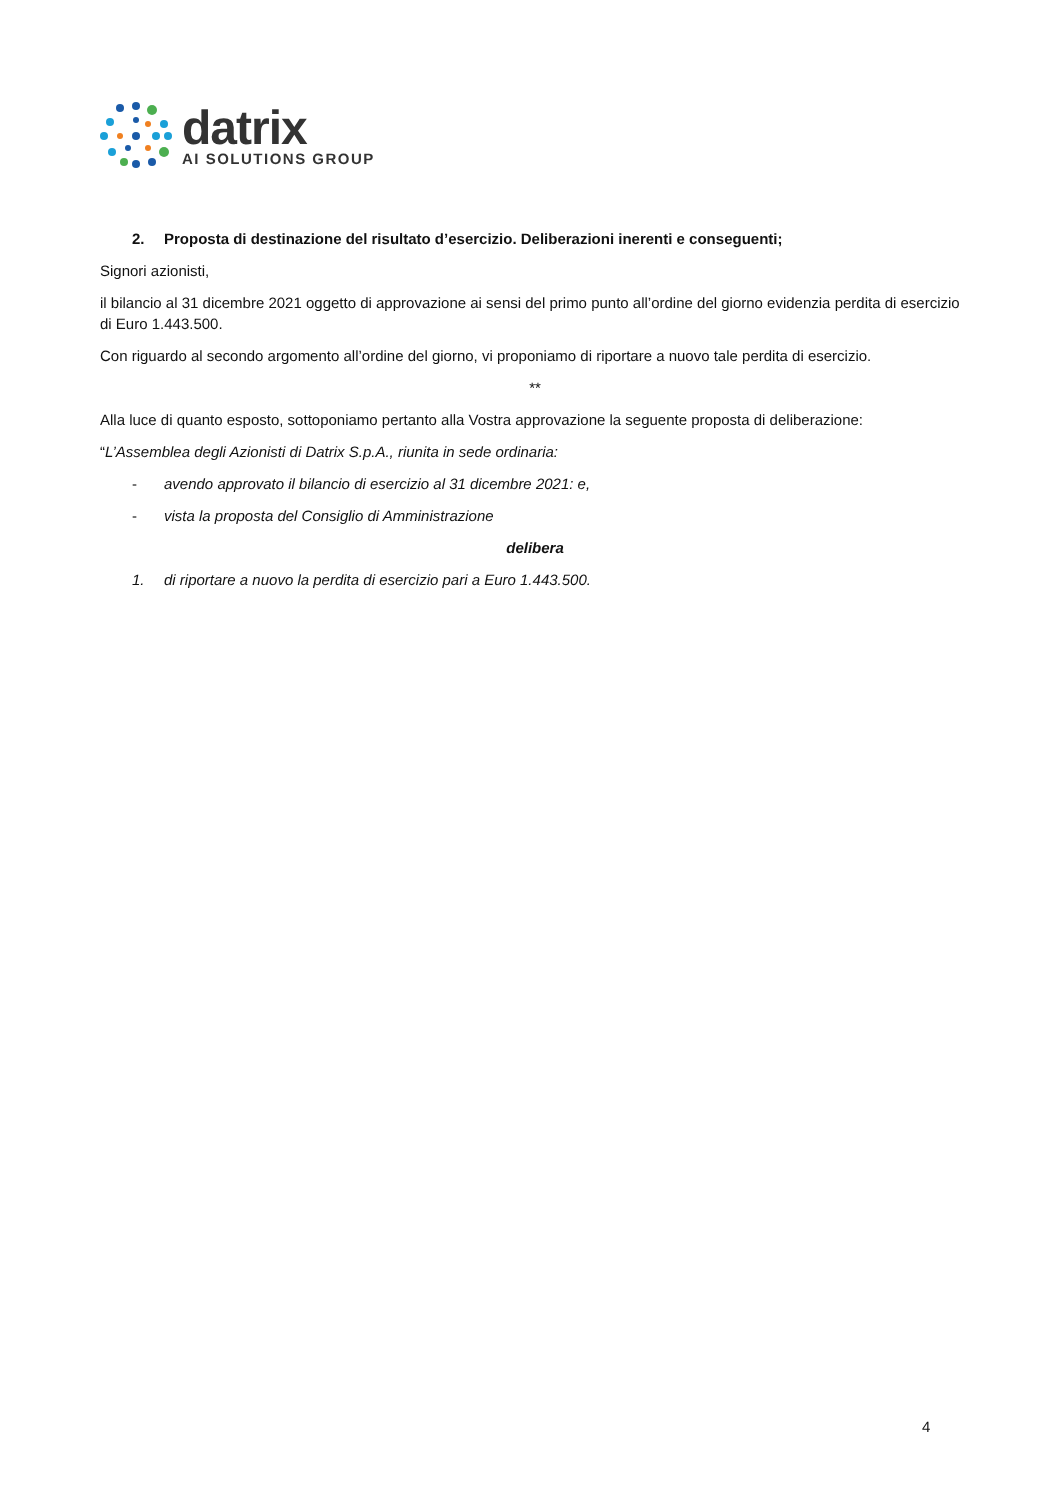datrix
AI SOLUTIONS GROUP
2. Proposta di destinazione del risultato d’esercizio. Deliberazioni inerenti e conseguenti;
Signori azionisti,
il bilancio al 31 dicembre 2021 oggetto di approvazione ai sensi del primo punto all’ordine del giorno evidenzia perdita di esercizio di Euro 1.443.500.
Con riguardo al secondo argomento all’ordine del giorno, vi proponiamo di riportare a nuovo tale perdita di esercizio.
**
Alla luce di quanto esposto, sottoponiamo pertanto alla Vostra approvazione la seguente proposta di deliberazione:
“L’Assemblea degli Azionisti di Datrix S.p.A., riunita in sede ordinaria:
- avendo approvato il bilancio di esercizio al 31 dicembre 2021: e,
- vista la proposta del Consiglio di Amministrazione
delibera
1. di riportare a nuovo la perdita di esercizio pari a Euro 1.443.500.
4